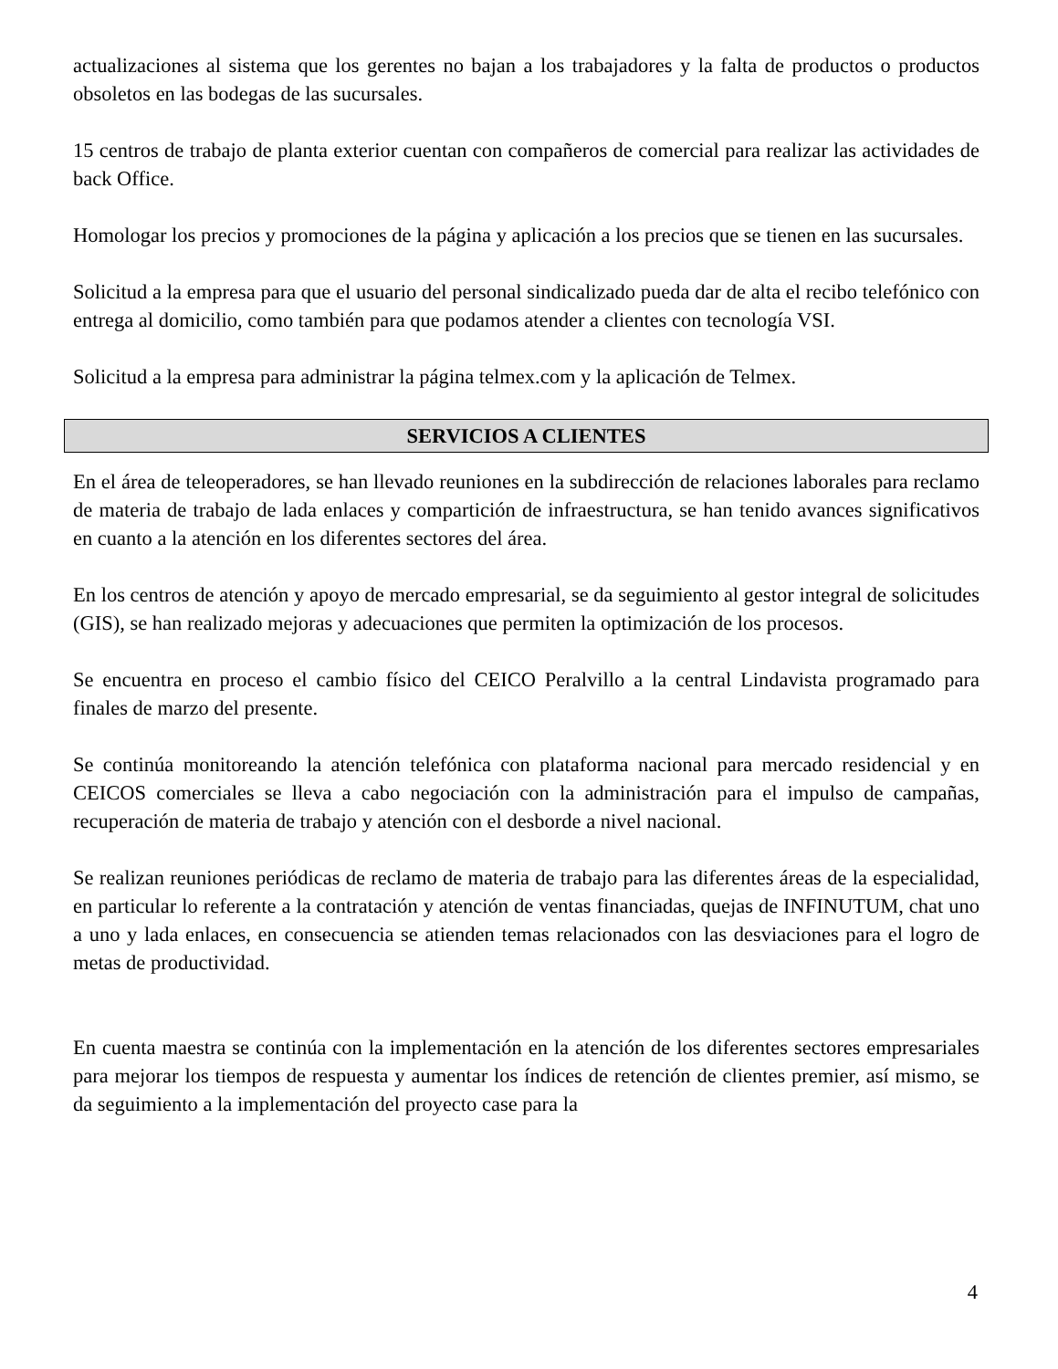actualizaciones al sistema que los gerentes no bajan a los trabajadores y la falta de productos o productos obsoletos en las bodegas de las sucursales.
15 centros de trabajo de planta exterior cuentan con compañeros de comercial para realizar las actividades de back Office.
Homologar los precios y promociones de la página y aplicación a los precios que se tienen en las sucursales.
Solicitud a la empresa para que el usuario del personal sindicalizado pueda dar de alta el recibo telefónico con entrega al domicilio, como también para que podamos atender a clientes con tecnología VSI.
Solicitud a la empresa para administrar la página telmex.com y la aplicación de Telmex.
SERVICIOS A CLIENTES
En el área de teleoperadores, se han llevado reuniones en la subdirección de relaciones laborales para reclamo de materia de trabajo de lada enlaces y compartición de infraestructura, se han tenido avances significativos en cuanto a la atención en los diferentes sectores del área.
En los centros de atención y apoyo de mercado empresarial, se da seguimiento al gestor integral de solicitudes (GIS), se han realizado mejoras y adecuaciones que permiten la optimización de los procesos.
Se encuentra en proceso el cambio físico del CEICO Peralvillo a la central Lindavista programado para finales de marzo del presente.
Se continúa monitoreando la atención telefónica con plataforma nacional para mercado residencial y en CEICOS comerciales se lleva a cabo negociación con la administración para el impulso de campañas, recuperación de materia de trabajo y atención con el desborde a nivel nacional.
Se realizan reuniones periódicas de reclamo de materia de trabajo para las diferentes áreas de la especialidad, en particular lo referente a la contratación y atención de ventas financiadas, quejas de INFINUTUM, chat uno a uno y lada enlaces, en consecuencia se atienden temas relacionados con las desviaciones para el logro de metas de productividad.
En cuenta maestra se continúa con la implementación en la atención de los diferentes sectores empresariales para mejorar los tiempos de respuesta y aumentar los índices de retención de clientes premier, así mismo, se da seguimiento a la implementación del proyecto case para la
4